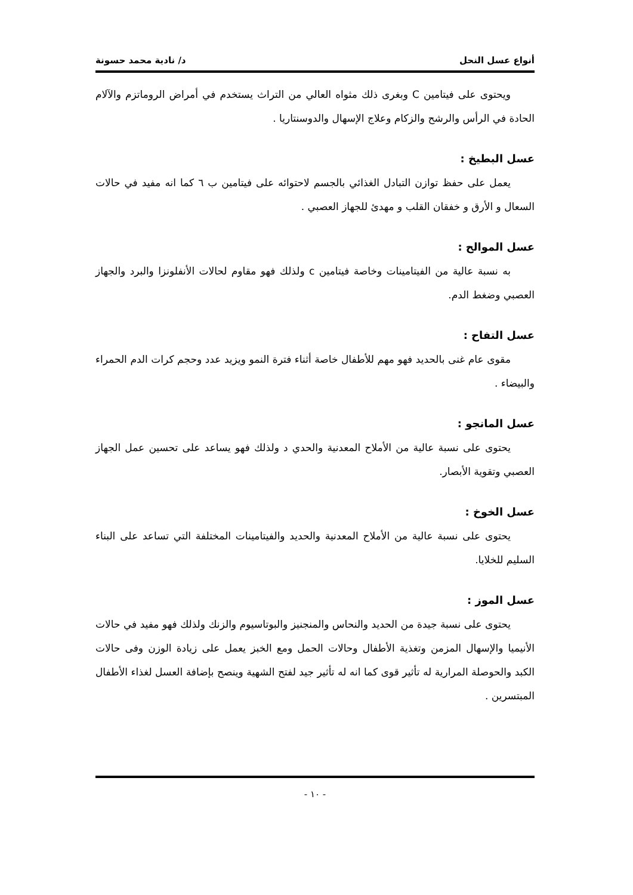أنواع عسل النحل د/ نادية محمد حسونة
ويحتوى على فيتامين C وبغرى ذلك مثواه العالي من التراث يستخدم في أمراض الروماتزم والآلام الحادة في الرأس والرشح والزكام وعلاج الإسهال والدوسنتاريا .
عسل البطيخ :
يعمل على حفظ توازن التبادل الغذائي بالجسم لاحتوائه على فيتامين ب ٦ كما انه مفيد في حالات السعال و الأرق و خفقان القلب و مهدئ للجهاز العصبي .
عسل الموالح :
به نسبة عالية من الفيتامينات وخاصة فيتامين c ولذلك فهو مقاوم لحالات الأنفلونزا والبرد والجهاز العصبي وضغط الدم.
عسل التفاح :
مقوى عام غنى بالحديد فهو مهم للأطفال خاصة أثناء فترة النمو ويزيد عدد وحجم كرات الدم الحمراء والبيضاء .
عسل المانجو :
يحتوى على نسبة عالية من الأملاح المعدنية والحدي د ولذلك فهو يساعد على تحسين عمل الجهاز العصبي وتقوية الأبصار.
عسل الخوخ :
يحتوى على نسبة عالية من الأملاح المعدنية والحديد والفيتامينات المختلفة التي تساعد على البناء السليم للخلايا.
عسل الموز :
يحتوى على نسبة جيدة من الحديد والنحاس والمنجنيز والبوتاسيوم والزنك ولذلك فهو مفيد في حالات الأنيميا والإسهال المزمن وتغذية الأطفال وحالات الحمل ومع الخبز يعمل على زيادة الوزن وفى حالات الكبد والحوصلة المرارية له تأثير قوى كما انه له تأثير جيد لفتح الشهية وينصح بإضافة العسل لغذاء الأطفال المبتسرين .
- ١٠ -